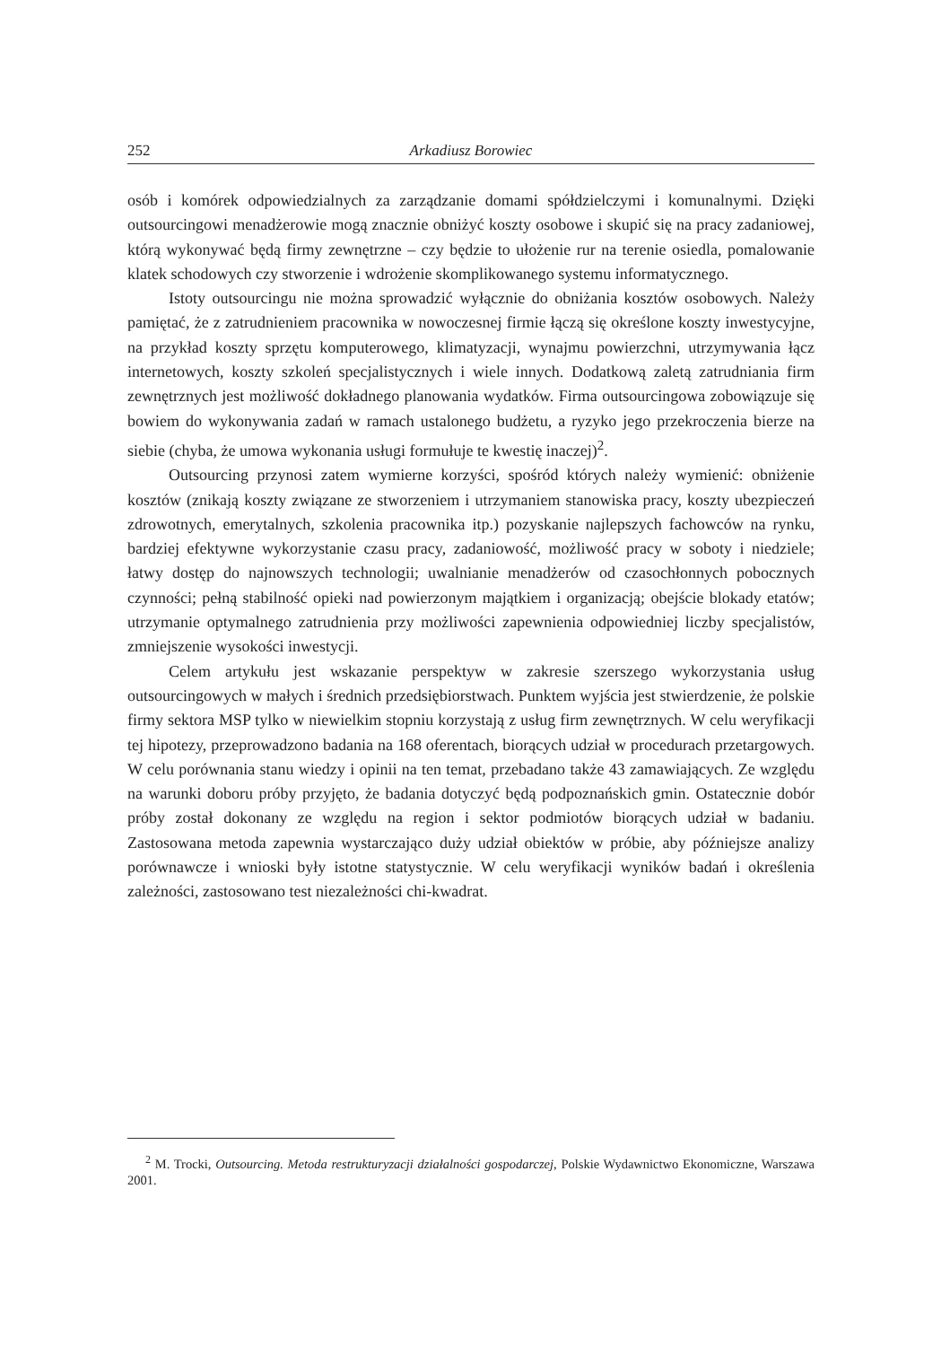252 Arkadiusz Borowiec
osób i komórek odpowiedzialnych za zarządzanie domami spółdzielczymi i komunalnymi. Dzięki outsourcingowi menadżerowie mogą znacznie obniżyć koszty osobowe i skupić się na pracy zadaniowej, którą wykonywać będą firmy zewnętrzne – czy będzie to ułożenie rur na terenie osiedla, pomalowanie klatek schodowych czy stworzenie i wdrożenie skomplikowanego systemu informatycznego.
Istoty outsourcingu nie można sprowadzić wyłącznie do obniżania kosztów osobowych. Należy pamiętać, że z zatrudnieniem pracownika w nowoczesnej firmie łączą się określone koszty inwestycyjne, na przykład koszty sprzętu komputerowego, klimatyzacji, wynajmu powierzchni, utrzymywania łącz internetowych, koszty szkoleń specjalistycznych i wiele innych. Dodatkową zaletą zatrudniania firm zewnętrznych jest możliwość dokładnego planowania wydatków. Firma outsourcingowa zobowiązuje się bowiem do wykonywania zadań w ramach ustalonego budżetu, a ryzyko jego przekroczenia bierze na siebie (chyba, że umowa wykonania usługi formułuje te kwestię inaczej)<sup>2</sup>.
Outsourcing przynosi zatem wymierne korzyści, spośród których należy wymienić: obniżenie kosztów (znikają koszty związane ze stworzeniem i utrzymaniem stanowiska pracy, koszty ubezpieczeń zdrowotnych, emerytalnych, szkolenia pracownika itp.) pozyskanie najlepszych fachowców na rynku, bardziej efektywne wykorzystanie czasu pracy, zadaniowość, możliwość pracy w soboty i niedziele; łatwy dostęp do najnowszych technologii; uwalnianie menadżerów od czasochłonnych pobocznych czynności; pełną stabilność opieki nad powierzonym majątkiem i organizacją; obejście blokady etatów; utrzymanie optymalnego zatrudnienia przy możliwości zapewnienia odpowiedniej liczby specjalistów, zmniejszenie wysokości inwestycji.
Celem artykułu jest wskazanie perspektyw w zakresie szerszego wykorzystania usług outsourcingowych w małych i średnich przedsiębiorstwach. Punktem wyjścia jest stwierdzenie, że polskie firmy sektora MSP tylko w niewielkim stopniu korzystają z usług firm zewnętrznych. W celu weryfikacji tej hipotezy, przeprowadzono badania na 168 oferentach, biorących udział w procedurach przetargowych. W celu porównania stanu wiedzy i opinii na ten temat, przebadano także 43 zamawiających. Ze względu na warunki doboru próby przyjęto, że badania dotyczyć będą podpoznańskich gmin. Ostatecznie dobór próby został dokonany ze względu na region i sektor podmiotów biorących udział w badaniu. Zastosowana metoda zapewnia wystarczająco duży udział obiektów w próbie, aby późniejsze analizy porównawcze i wnioski były istotne statystycznie. W celu weryfikacji wyników badań i określenia zależności, zastosowano test niezależności chi-kwadrat.
<sup>2</sup> M. Trocki, Outsourcing. Metoda restrukturyzacji działalności gospodarczej, Polskie Wydawnictwo Ekonomiczne, Warszawa 2001.